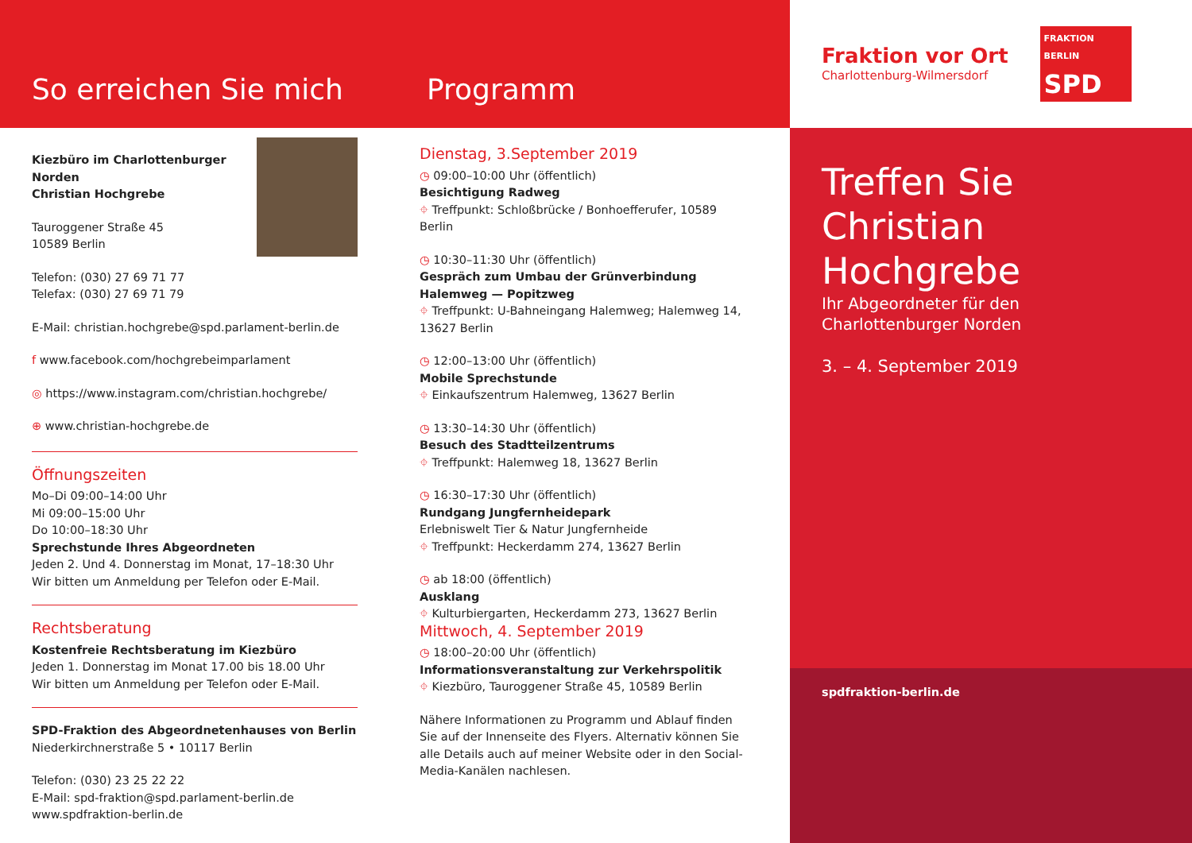So erreichen Sie mich
Programm
Kiezbüro im Charlottenburger Norden
Christian Hochgrebe
Tauroggener Straße 45
10589 Berlin
Telefon: (030) 27 69 71 77
Telefax: (030) 27 69 71 79
E-Mail: christian.hochgrebe@spd.parlament-berlin.de
f www.facebook.com/hochgrebeimparlament
◎ https://www.instagram.com/christian.hochgrebe/
⊕ www.christian-hochgrebe.de
Öffnungszeiten
Mo–Di 09:00–14:00 Uhr
Mi 09:00–15:00 Uhr
Do 10:00–18:30 Uhr
Sprechstunde Ihres Abgeordneten
Jeden 2. Und 4. Donnerstag im Monat, 17–18:30 Uhr
Wir bitten um Anmeldung per Telefon oder E-Mail.
Rechtsberatung
Kostenfreie Rechtsberatung im Kiezbüro
Jeden 1. Donnerstag im Monat 17.00 bis 18.00 Uhr
Wir bitten um Anmeldung per Telefon oder E-Mail.
SPD-Fraktion des Abgeordnetenhauses von Berlin
Niederkirchnerstraße 5 • 10117 Berlin
Telefon: (030) 23 25 22 22
E-Mail: spd-fraktion@spd.parlament-berlin.de
www.spdfraktion-berlin.de
Dienstag, 3.September 2019
◷ 09:00–10:00 Uhr (öffentlich)
Besichtigung Radweg
⌖ Treffpunkt: Schloßbrücke / Bonhoefferufer, 10589 Berlin
◷ 10:30–11:30 Uhr (öffentlich)
Gespräch zum Umbau der Grünverbindung Halemweg — Popitzweg
⌖ Treffpunkt: U-Bahneingang Halemweg; Halemweg 14, 13627 Berlin
◷ 12:00–13:00 Uhr (öffentlich)
Mobile Sprechstunde
⌖ Einkaufszentrum Halemweg, 13627 Berlin
◷ 13:30–14:30 Uhr (öffentlich)
Besuch des Stadtteilzentrums
⌖ Treffpunkt: Halemweg 18, 13627 Berlin
◷ 16:30–17:30 Uhr (öffentlich)
Rundgang Jungfernheidepark
Erlebniswelt Tier & Natur Jungfernheide
⌖ Treffpunkt: Heckerdamm 274, 13627 Berlin
◷ ab 18:00 (öffentlich)
Ausklang
⌖ Kulturbiergarten, Heckerdamm 273, 13627 Berlin
Mittwoch, 4. September 2019
◷ 18:00–20:00 Uhr (öffentlich)
Informationsveranstaltung zur Verkehrspolitik
⌖ Kiezbüro, Tauroggener Straße 45, 10589 Berlin
Nähere Informationen zu Programm und Ablauf finden Sie auf der Innenseite des Flyers. Alternativ können Sie alle Details auch auf meiner Website oder in den Social-Media-Kanälen nachlesen.
Fraktion vor Ort
Charlottenburg-Wilmersdorf
FRAKTION
BERLIN
SPD
Treffen Sie Christian Hochgrebe
Ihr Abgeordneter für den Charlottenburger Norden
3. – 4. September 2019
spdfraktion-berlin.de